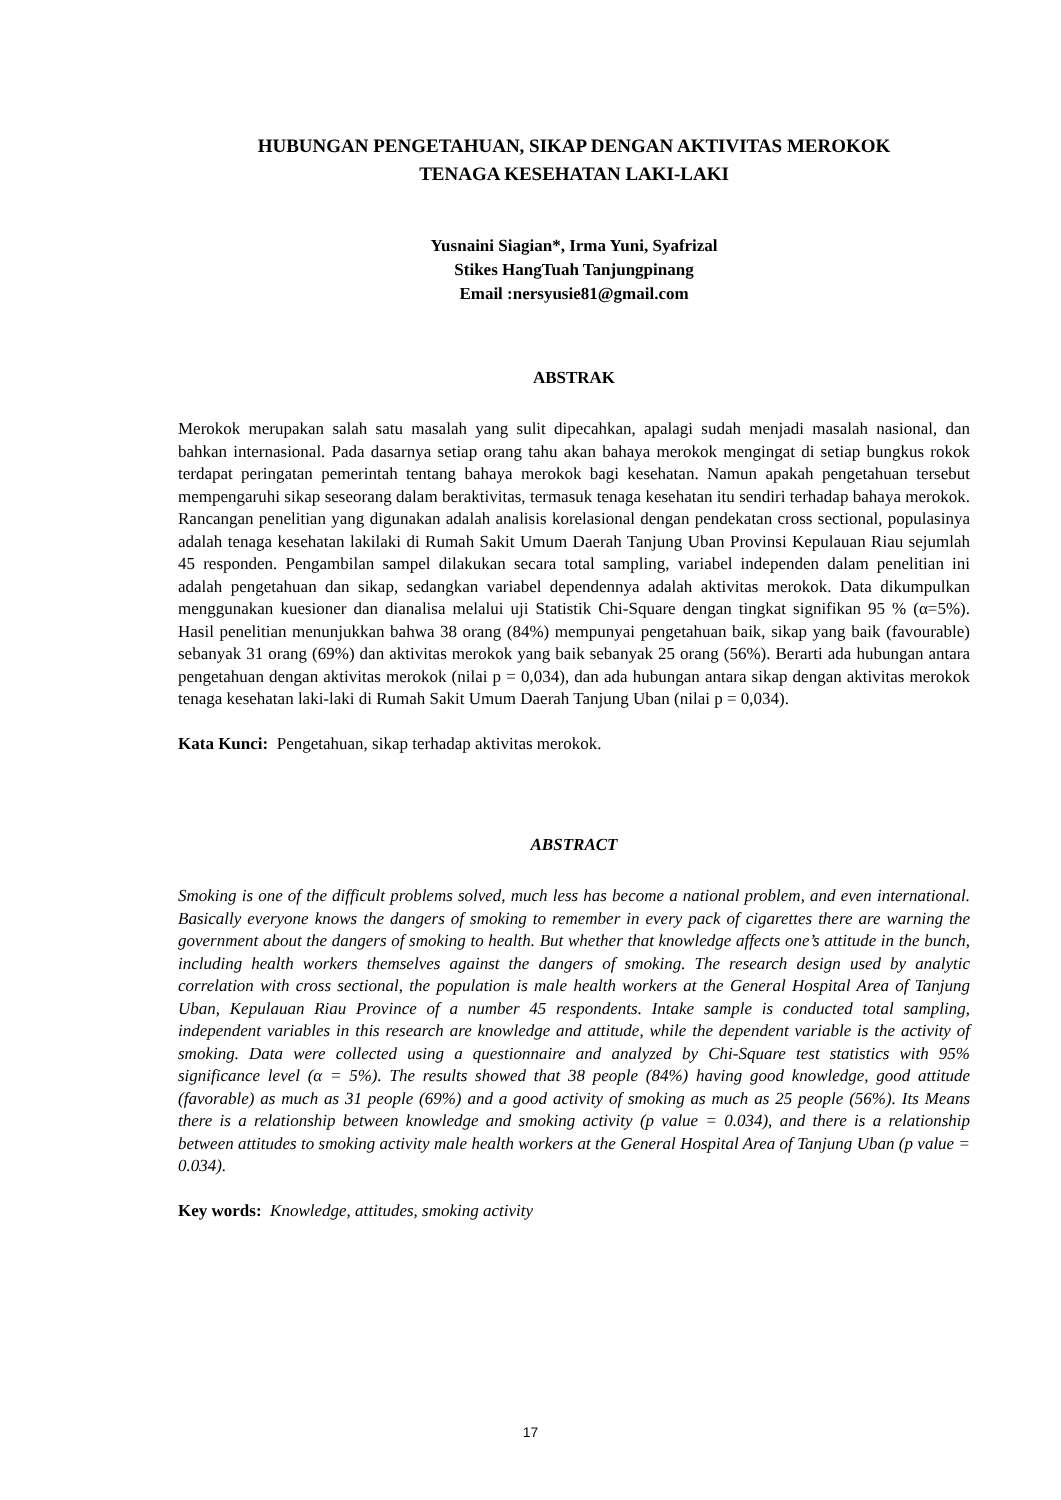HUBUNGAN PENGETAHUAN, SIKAP DENGAN AKTIVITAS MEROKOK
TENAGA KESEHATAN LAKI-LAKI
Yusnaini Siagian*, Irma Yuni, Syafrizal
Stikes HangTuah Tanjungpinang
Email :nersyusie81@gmail.com
ABSTRAK
Merokok merupakan salah satu masalah yang sulit dipecahkan, apalagi sudah menjadi masalah nasional, dan bahkan internasional. Pada dasarnya setiap orang tahu akan bahaya merokok mengingat di setiap bungkus rokok terdapat peringatan pemerintah tentang bahaya merokok bagi kesehatan. Namun apakah pengetahuan tersebut mempengaruhi sikap seseorang dalam beraktivitas, termasuk tenaga kesehatan itu sendiri terhadap bahaya merokok. Rancangan penelitian yang digunakan adalah analisis korelasional dengan pendekatan cross sectional, populasinya adalah tenaga kesehatan lakilaki di Rumah Sakit Umum Daerah Tanjung Uban Provinsi Kepulauan Riau sejumlah 45 responden. Pengambilan sampel dilakukan secara total sampling, variabel independen dalam penelitian ini adalah pengetahuan dan sikap, sedangkan variabel dependennya adalah aktivitas merokok. Data dikumpulkan menggunakan kuesioner dan dianalisa melalui uji Statistik Chi-Square dengan tingkat signifikan 95 % (α=5%). Hasil penelitian menunjukkan bahwa 38 orang (84%) mempunyai pengetahuan baik, sikap yang baik (favourable) sebanyak 31 orang (69%) dan aktivitas merokok yang baik sebanyak 25 orang (56%). Berarti ada hubungan antara pengetahuan dengan aktivitas merokok (nilai p = 0,034), dan ada hubungan antara sikap dengan aktivitas merokok tenaga kesehatan laki-laki di Rumah Sakit Umum Daerah Tanjung Uban (nilai p = 0,034).
Kata Kunci: Pengetahuan, sikap terhadap aktivitas merokok.
ABSTRACT
Smoking is one of the difficult problems solved, much less has become a national problem, and even international. Basically everyone knows the dangers of smoking to remember in every pack of cigarettes there are warning the government about the dangers of smoking to health. But whether that knowledge affects one’s attitude in the bunch, including health workers themselves against the dangers of smoking. The research design used by analytic correlation with cross sectional, the population is male health workers at the General Hospital Area of Tanjung Uban, Kepulauan Riau Province of a number 45 respondents. Intake sample is conducted total sampling, independent variables in this research are knowledge and attitude, while the dependent variable is the activity of smoking. Data were collected using a questionnaire and analyzed by Chi-Square test statistics with 95% significance level (α = 5%). The results showed that 38 people (84%) having good knowledge, good attitude (favorable) as much as 31 people (69%) and a good activity of smoking as much as 25 people (56%). Its Means there is a relationship between knowledge and smoking activity (p value = 0.034), and there is a relationship between attitudes to smoking activity male health workers at the General Hospital Area of Tanjung Uban (p value = 0.034).
Key words: Knowledge, attitudes, smoking activity
17